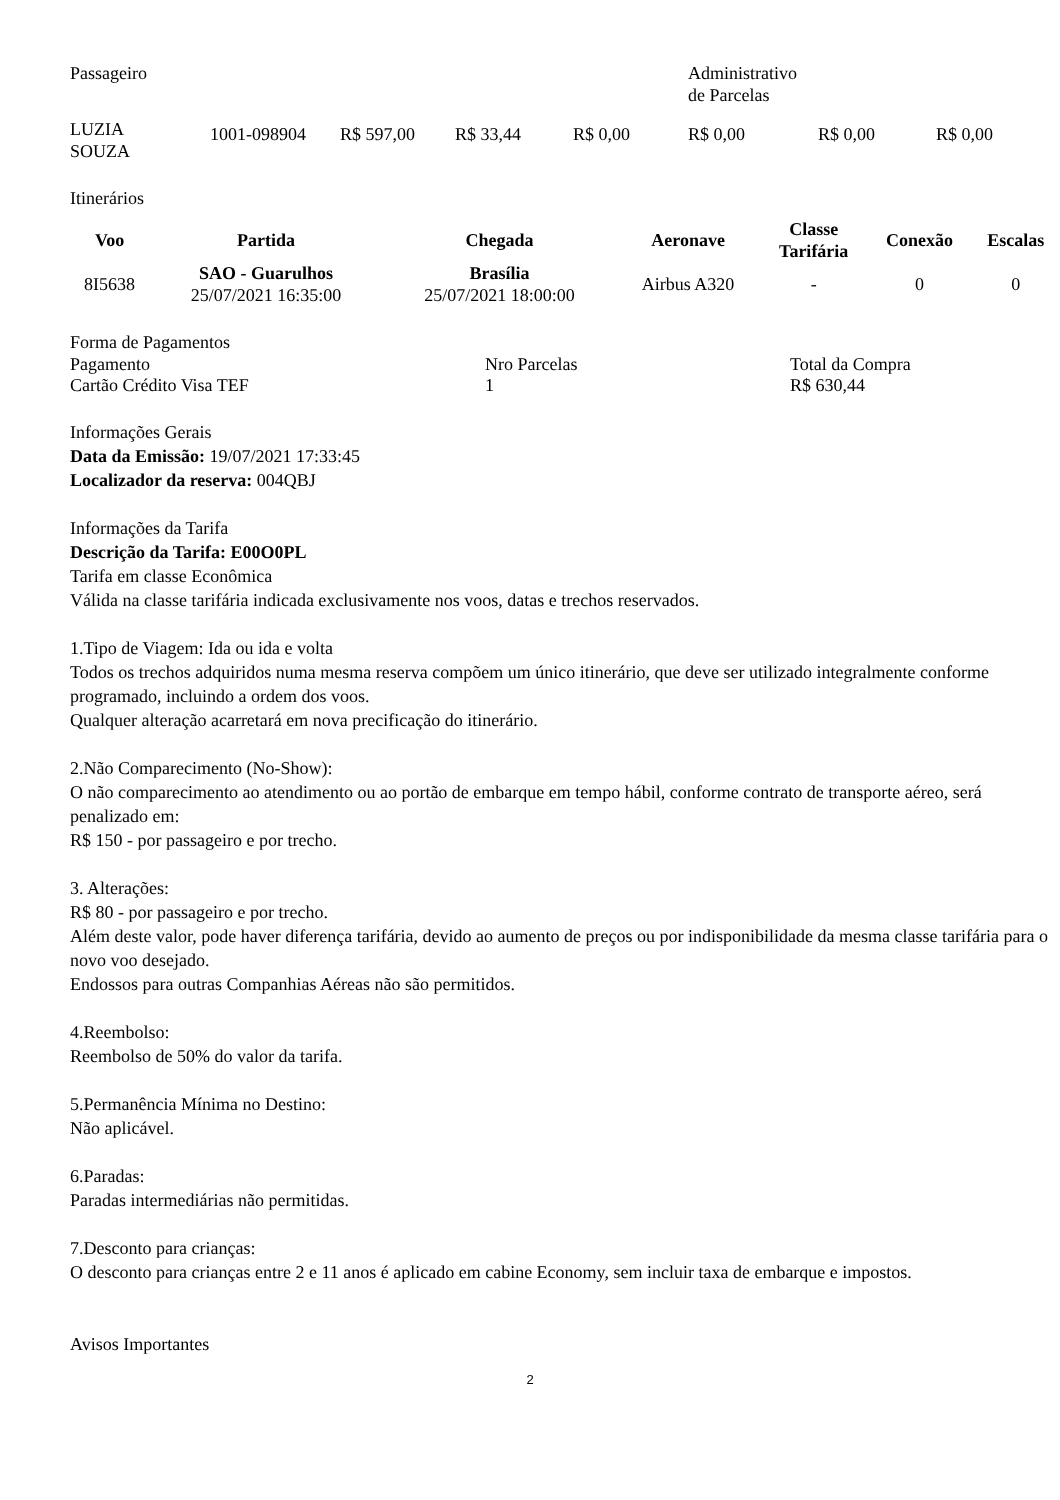| Passageiro | | | | | Administrativo de Parcelas | | |
| LUZIA SOUZA | 1001-098904 | R$ 597,00 | R$ 33,44 | R$ 0,00 | R$ 0,00 | R$ 0,00 | R$ 0,00 |
Itinerários
| Voo | Partida | Chegada | Aeronave | Classe Tarifária | Conexão | Escalas |
| --- | --- | --- | --- | --- | --- | --- |
| 8I5638 | SAO - Guarulhos 25/07/2021 16:35:00 | Brasília 25/07/2021 18:00:00 | Airbus A320 | - | 0 | 0 |
Forma de Pagamentos
| Pagamento | Nro Parcelas | Total da Compra |
| Cartão Crédito Visa TEF | 1 | R$ 630,44 |
Informações Gerais
Data da Emissão: 19/07/2021 17:33:45
Localizador da reserva: 004QBJ
Informações da Tarifa
Descrição da Tarifa: E00O0PL
Tarifa em classe Econômica
Válida na classe tarifária indicada exclusivamente nos voos, datas e trechos reservados.
1.Tipo de Viagem: Ida ou ida e volta
Todos os trechos adquiridos numa mesma reserva compõem um único itinerário, que deve ser utilizado integralmente conforme programado, incluindo a ordem dos voos.
Qualquer alteração acarretará em nova precificação do itinerário.
2.Não Comparecimento (No-Show):
O não comparecimento ao atendimento ou ao portão de embarque em tempo hábil, conforme contrato de transporte aéreo, será penalizado em:
R$ 150 - por passageiro e por trecho.
3. Alterações:
R$ 80 - por passageiro e por trecho.
Além deste valor, pode haver diferença tarifária, devido ao aumento de preços ou por indisponibilidade da mesma classe tarifária para o novo voo desejado.
Endossos para outras Companhias Aéreas não são permitidos.
4.Reembolso:
Reembolso de 50% do valor da tarifa.
5.Permanência Mínima no Destino:
Não aplicável.
6.Paradas:
Paradas intermediárias não permitidas.
7.Desconto para crianças:
O desconto para crianças entre 2 e 11 anos é aplicado em cabine Economy, sem incluir taxa de embarque e impostos.
Avisos Importantes
2